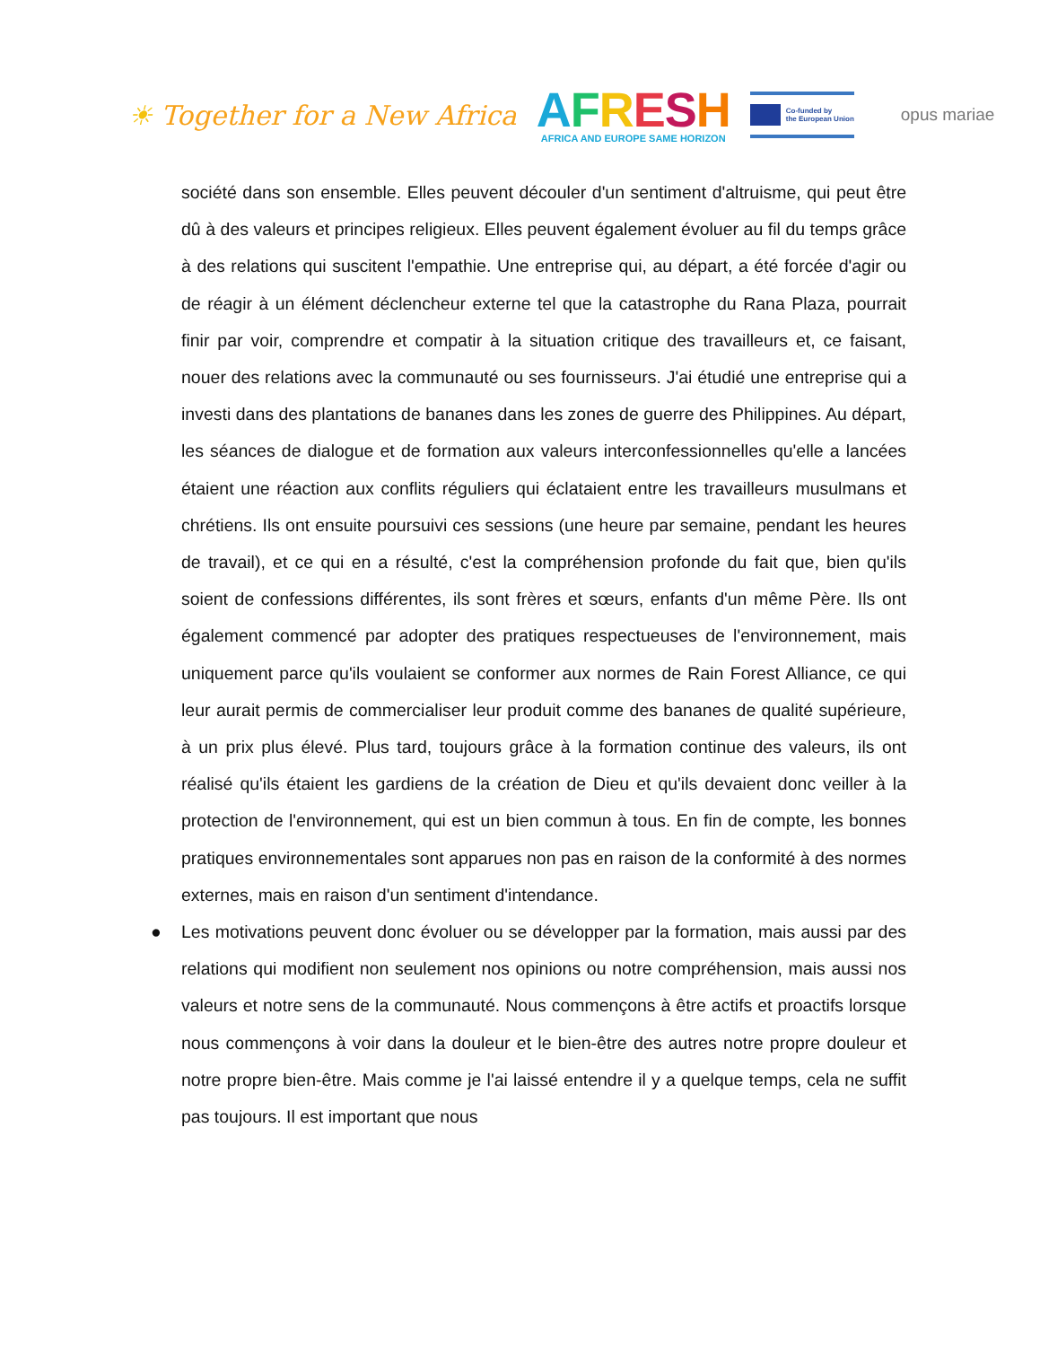☀ Together for a New Africa
AFRESH
AFRICA AND EUROPE SAME HORIZON
Co-funded by
the European Union
opus mariae
société dans son ensemble. Elles peuvent découler d'un sentiment d'altruisme, qui peut être dû à des valeurs et principes religieux. Elles peuvent également évoluer au fil du temps grâce à des relations qui suscitent l'empathie. Une entreprise qui, au départ, a été forcée d'agir ou de réagir à un élément déclencheur externe tel que la catastrophe du Rana Plaza, pourrait finir par voir, comprendre et compatir à la situation critique des travailleurs et, ce faisant, nouer des relations avec la communauté ou ses fournisseurs. J'ai étudié une entreprise qui a investi dans des plantations de bananes dans les zones de guerre des Philippines. Au départ, les séances de dialogue et de formation aux valeurs interconfessionnelles qu'elle a lancées étaient une réaction aux conflits réguliers qui éclataient entre les travailleurs musulmans et chrétiens. Ils ont ensuite poursuivi ces sessions (une heure par semaine, pendant les heures de travail), et ce qui en a résulté, c'est la compréhension profonde du fait que, bien qu'ils soient de confessions différentes, ils sont frères et sœurs, enfants d'un même Père. Ils ont également commencé par adopter des pratiques respectueuses de l'environnement, mais uniquement parce qu'ils voulaient se conformer aux normes de Rain Forest Alliance, ce qui leur aurait permis de commercialiser leur produit comme des bananes de qualité supérieure, à un prix plus élevé. Plus tard, toujours grâce à la formation continue des valeurs, ils ont réalisé qu'ils étaient les gardiens de la création de Dieu et qu'ils devaient donc veiller à la protection de l'environnement, qui est un bien commun à tous. En fin de compte, les bonnes pratiques environnementales sont apparues non pas en raison de la conformité à des normes externes, mais en raison d'un sentiment d'intendance.
● Les motivations peuvent donc évoluer ou se développer par la formation, mais aussi par des relations qui modifient non seulement nos opinions ou notre compréhension, mais aussi nos valeurs et notre sens de la communauté. Nous commençons à être actifs et proactifs lorsque nous commençons à voir dans la douleur et le bien-être des autres notre propre douleur et notre propre bien-être. Mais comme je l'ai laissé entendre il y a quelque temps, cela ne suffit pas toujours. Il est important que nous